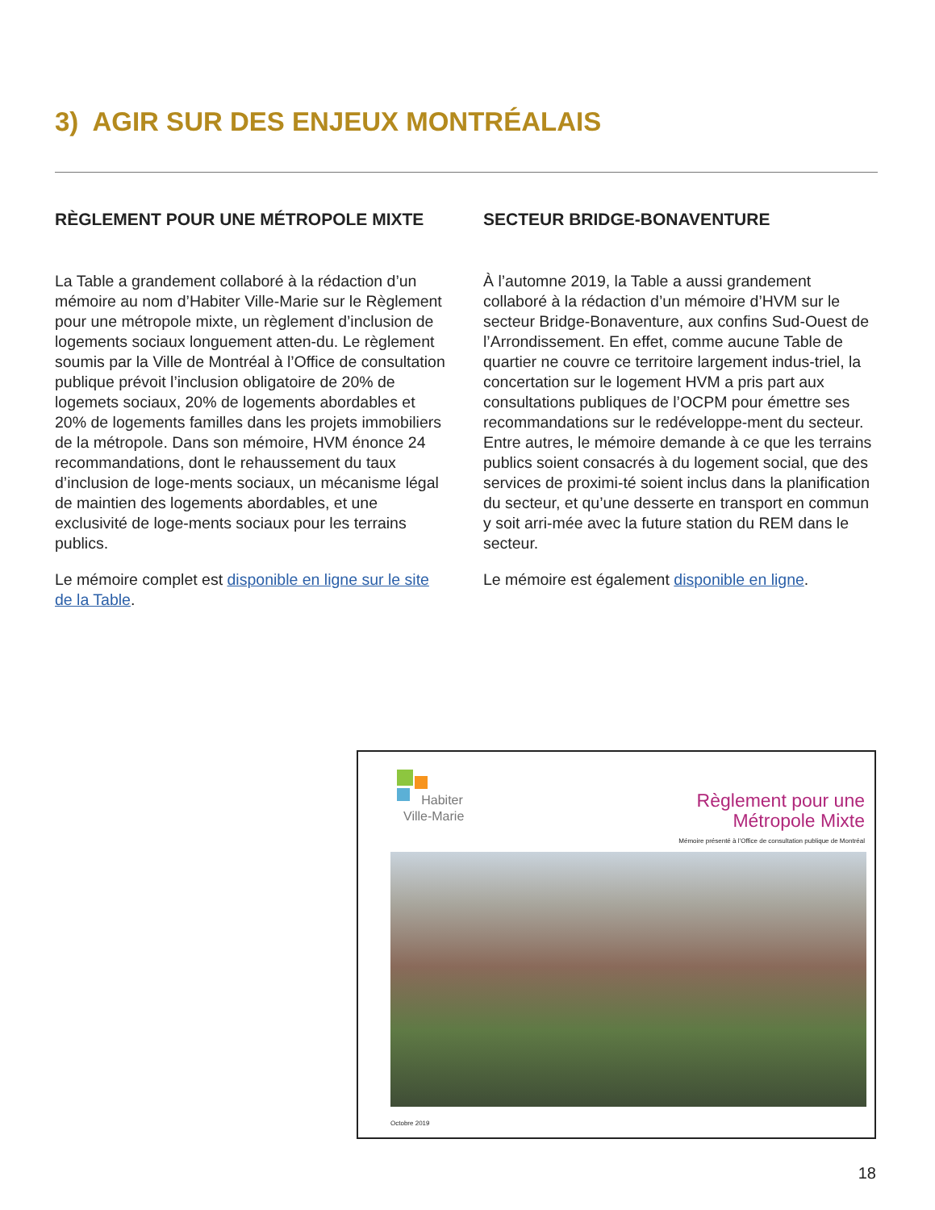3) AGIR SUR DES ENJEUX MONTRÉALAIS
RÈGLEMENT POUR UNE MÉTROPOLE MIXTE
La Table a grandement collaboré à la rédaction d’un mémoire au nom d’Habiter Ville-Marie sur le Règlement pour une métropole mixte, un règlement d’inclusion de logements sociaux longuement atten-du. Le règlement soumis par la Ville de Montréal à l’Office de consultation publique prévoit l’inclusion obligatoire de 20% de logemets sociaux, 20% de logements abordables et 20% de logements familles dans les projets immobiliers de la métropole. Dans son mémoire, HVM énonce 24 recommandations, dont le rehaussement du taux d’inclusion de loge-ments sociaux, un mécanisme légal de maintien des logements abordables, et une exclusivité de loge-ments sociaux pour les terrains publics.
Le mémoire complet est disponible en ligne sur le site de la Table.
SECTEUR BRIDGE-BONAVENTURE
À l’automne 2019, la Table a aussi grandement collaboré à la rédaction d’un mémoire d’HVM sur le secteur Bridge-Bonaventure, aux confins Sud-Ouest de l’Arrondissement. En effet, comme aucune Table de quartier ne couvre ce territoire largement indus-triel, la concertation sur le logement HVM a pris part aux consultations publiques de l’OCPM pour émettre ses recommandations sur le redéveloppe-ment du secteur. Entre autres, le mémoire demande à ce que les terrains publics soient consacrés à du logement social, que des services de proximi-té soient inclus dans la planification du secteur, et qu’une desserte en transport en commun y soit arri-mée avec la future station du REM dans le secteur.
Le mémoire est également disponible en ligne.
Habiter
Ville-Marie
Règlement pour une
Métropole Mixte
Mémoire présenté à l’Office de consultation publique de Montréal
Octobre 2019
18